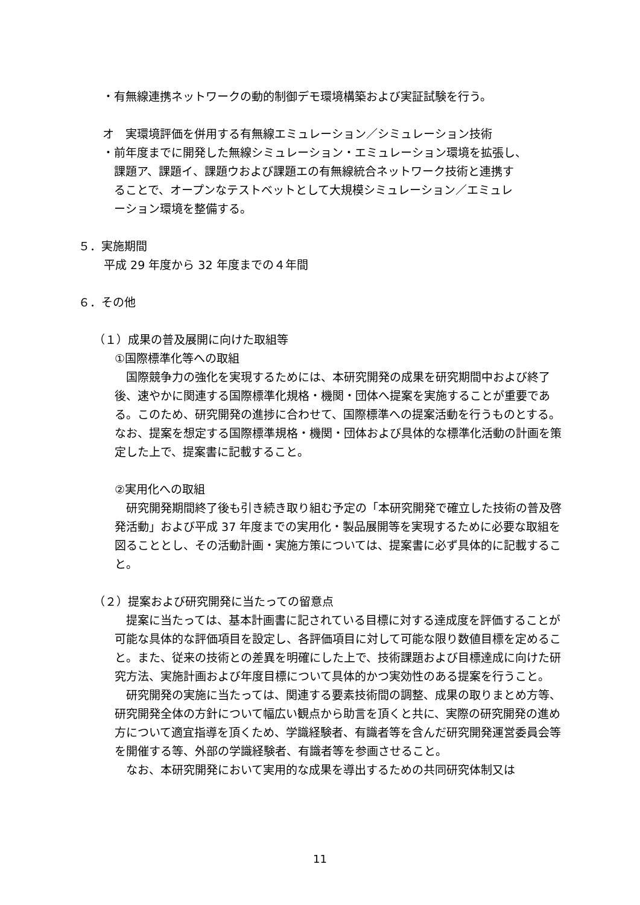・有無線連携ネットワークの動的制御デモ環境構築および実証試験を行う。
オ　実環境評価を併用する有無線エミュレーション／シミュレーション技術
・前年度までに開発した無線シミュレーション・エミュレーション環境を拡張し、
 課題ア、課題イ、課題ウおよび課題エの有無線統合ネットワーク技術と連携す
 ることで、オープンなテストベットとして大規模シミュレーション／エミュレ
 ーション環境を整備する。
５．実施期間
平成 29 年度から 32 年度までの４年間
６．その他
（１）成果の普及展開に向けた取組等
①国際標準化等への取組
　国際競争力の強化を実現するためには、本研究開発の成果を研究期間中および終了後、速やかに関連する国際標準化規格・機関・団体へ提案を実施することが重要である。このため、研究開発の進捗に合わせて、国際標準への提案活動を行うものとする。なお、提案を想定する国際標準規格・機関・団体および具体的な標準化活動の計画を策定した上で、提案書に記載すること。
②実用化への取組
　研究開発期間終了後も引き続き取り組む予定の「本研究開発で確立した技術の普及啓発活動」および平成 37 年度までの実用化・製品展開等を実現するために必要な取組を図ることとし、その活動計画・実施方策については、提案書に必ず具体的に記載すること。
（２）提案および研究開発に当たっての留意点
　提案に当たっては、基本計画書に記されている目標に対する達成度を評価することが可能な具体的な評価項目を設定し、各評価項目に対して可能な限り数値目標を定めること。また、従来の技術との差異を明確にした上で、技術課題および目標達成に向けた研究方法、実施計画および年度目標について具体的かつ実効性のある提案を行うこと。
　研究開発の実施に当たっては、関連する要素技術間の調整、成果の取りまとめ方等、研究開発全体の方針について幅広い観点から助言を頂くと共に、実際の研究開発の進め方について適宜指導を頂くため、学識経験者、有識者等を含んだ研究開発運営委員会等を開催する等、外部の学識経験者、有識者等を参画させること。
　なお、本研究開発において実用的な成果を導出するための共同研究体制又は
11